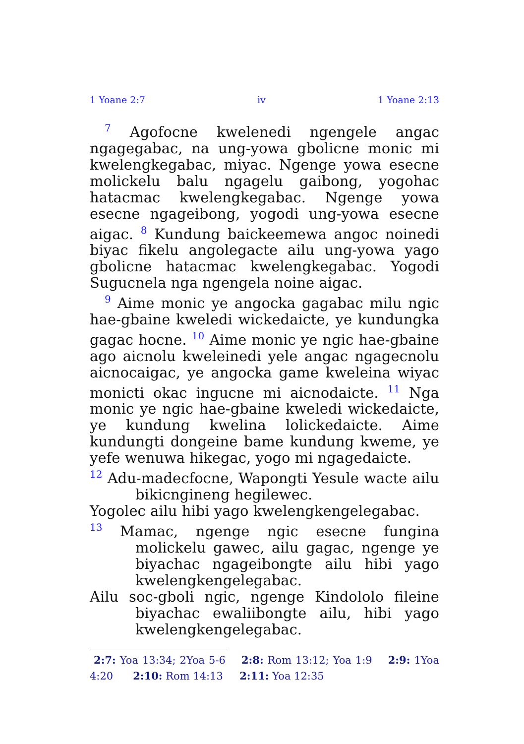1 Yoane 2:7 iv 1 Yoane 2:13
<sup>7</sup> Agofocne kwelenedi ngengele angac ngagegabac, na ung-yowa gbolicne monic mi kwelengkegabac, miyac. Ngenge yowa esecne molickelu balu ngagelu gaibong, yogohac hatacmac kwelengkegabac. Ngenge yowa esecne ngageibong, yogodi ung-yowa esecne aigac. <sup>8</sup> Kundung baickeemewa angoc noinedi biyac fikelu angolegacte ailu ung-yowa yago gbolicne hatacmac kwelengkegabac. Yogodi Sugucnela nga ngengela noine aigac.
<sup>9</sup> Aime monic ye angocka gagabac milu ngic hae-gbaine kweledi wickedaicte, ye kundungka gagac hocne. <sup>10</sup> Aime monic ye ngic hae-gbaine ago aicnolu kweleinedi yele angac ngagecnolu aicnocaigac, ye angocka game kweleina wiyac monicti okac ingucne mi aicnodaicte. <sup>11</sup> Nga monic ye ngic hae-gbaine kweledi wickedaicte, ye kundung kwelina lolickedaicte. Aime kundungti dongeine bame kundung kweme, ye yefe wenuwa hikegac, yogo mi ngagedaicte.
<sup>12</sup> Adu-madecfocne, Wapongti Yesule wacte ailu bikicngineng hegilewec.
Yogolec ailu hibi yago kwelengkengelegabac.
<sup>13</sup> Mamac, ngenge ngic esecne fungina molickelu gawec, ailu gagac, ngenge ye biyachac ngageibongte ailu hibi yago kwelengkengelegabac.
Ailu soc-gboli ngic, ngenge Kindololo fileine biyachac ewaliibongte ailu, hibi yago kwelengkengelegabac.
2:7: Yoa 13:34; 2Yoa 5-6 2:8: Rom 13:12; Yoa 1:9 2:9: 1Yoa 4:20 2:10: Rom 14:13 2:11: Yoa 12:35